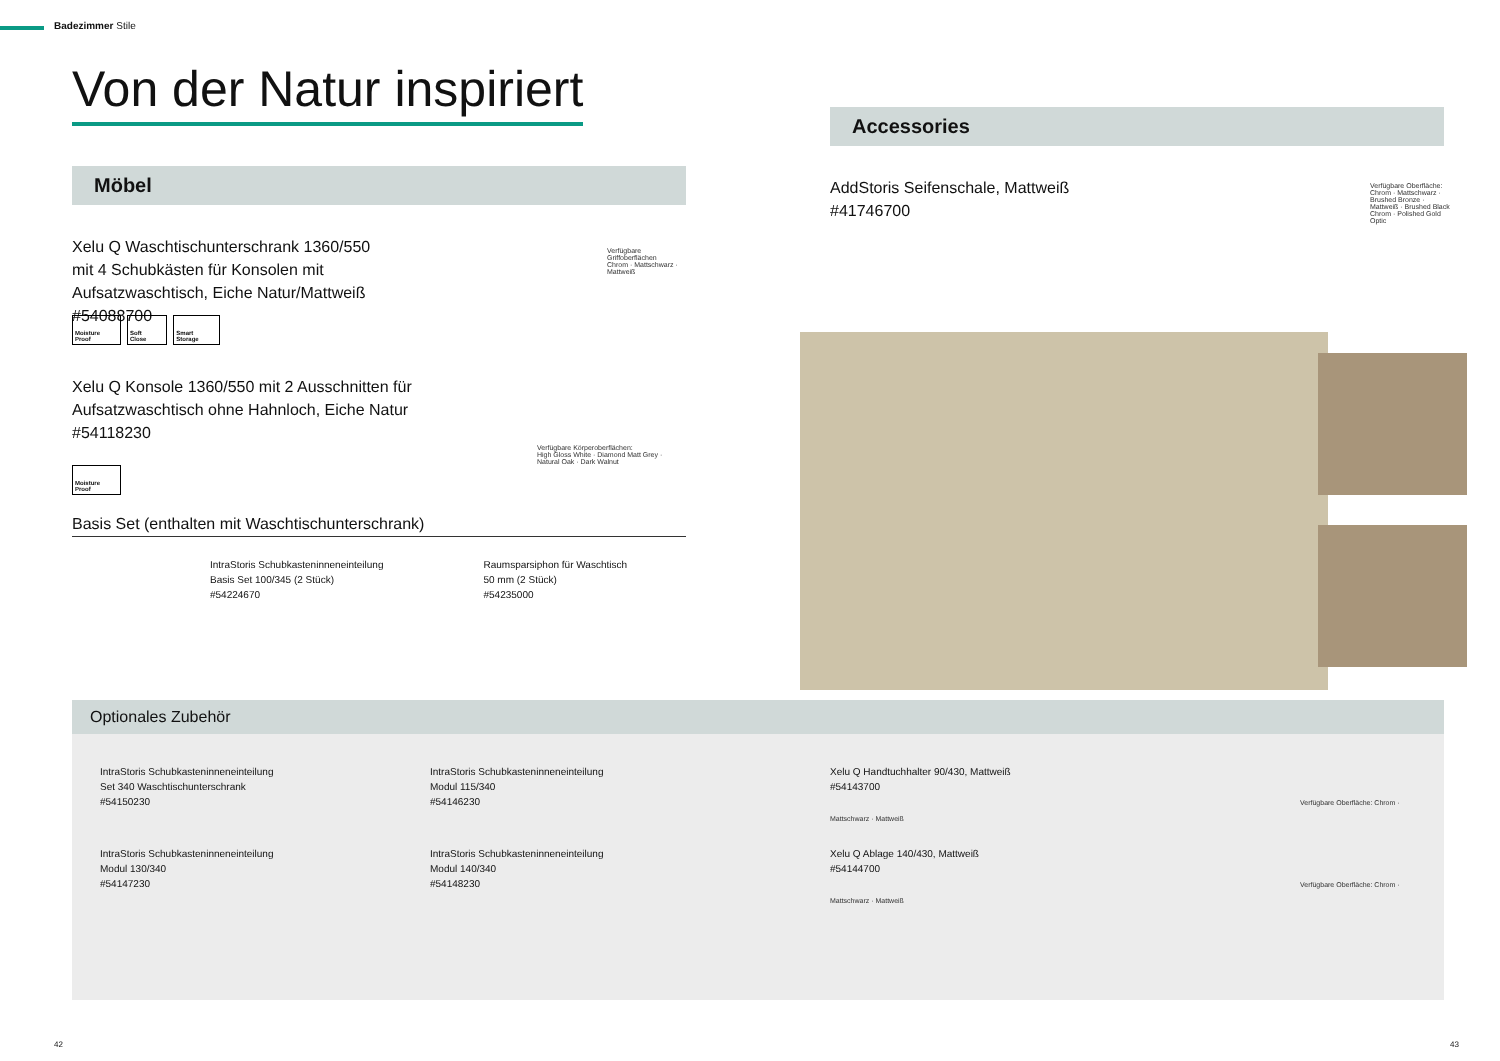Badezimmer Stile
Von der Natur inspiriert
Möbel
Xelu Q Waschtischunterschrank 1360/550
mit 4 Schubkästen für Konsolen mit
Aufsatzwaschtisch, Eiche Natur/Mattweiß
#54088700
Verfügbare Griffoberflächen
Chrom · Mattschwarz · Mattweiß
Moisture
Proof Soft
Close Smart
Storage
Xelu Q Konsole 1360/550 mit 2 Ausschnitten für
Aufsatzwaschtisch ohne Hahnloch, Eiche Natur
#54118230
Verfügbare Körperoberflächen:
High Gloss White · Diamond Matt Grey · Natural Oak · Dark Walnut
Moisture
Proof
Basis Set (enthalten mit Waschtischunterschrank)
IntraStoris Schubkasteninneneinteilung
Basis Set 100/345 (2 Stück)
#54224670
Raumsparsiphon für Waschtisch
50 mm (2 Stück)
#54235000
Accessories
AddStoris Seifenschale, Mattweiß
#41746700
Verfügbare Oberfläche:
Chrom · Mattschwarz · Brushed Bronze · Mattweiß · Brushed Black Chrom · Polished Gold Optic
Optionales Zubehör
IntraStoris Schubkasteninneneinteilung
Set 340 Waschtischunterschrank
#54150230
IntraStoris Schubkasteninneneinteilung
Modul 115/340
#54146230
Xelu Q Handtuchhalter 90/430, Mattweiß
#54143700
Verfügbare Oberfläche: Chrom · Mattschwarz · Mattweiß
IntraStoris Schubkasteninneneinteilung
Modul 130/340
#54147230
IntraStoris Schubkasteninneneinteilung
Modul 140/340
#54148230
Xelu Q Ablage 140/430, Mattweiß
#54144700
Verfügbare Oberfläche: Chrom · Mattschwarz · Mattweiß
42 43